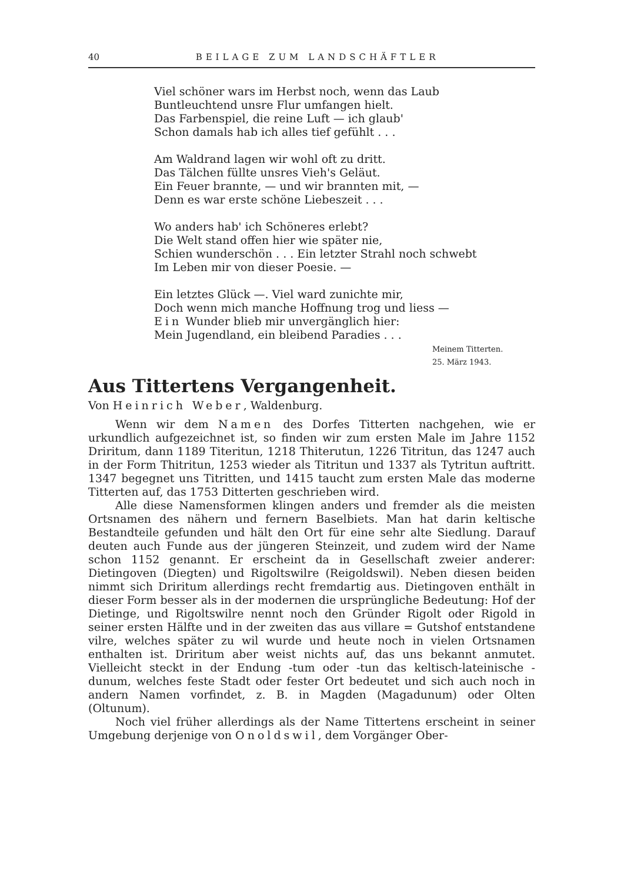40 BEILAGE ZUM LANDSCHÄFTLER
Viel schöner wars im Herbst noch, wenn das Laub
Buntleuchtend unsre Flur umfangen hielt.
Das Farbenspiel, die reine Luft — ich glaub'
Schon damals hab ich alles tief gefühlt . . .
Am Waldrand lagen wir wohl oft zu dritt.
Das Tälchen füllte unsres Vieh's Geläut.
Ein Feuer brannte, — und wir brannten mit, —
Denn es war erste schöne Liebeszeit . . .
Wo anders hab' ich Schöneres erlebt?
Die Welt stand offen hier wie später nie,
Schien wunderschön . . . Ein letzter Strahl noch schwebt
Im Leben mir von dieser Poesie. —
Ein letztes Glück —. Viel ward zunichte mir,
Doch wenn mich manche Hoffnung trog und liess —
Ein Wunder blieb mir unvergänglich hier:
Mein Jugendland, ein bleibend Paradies . . .
Meinem Titterten.
25. März 1943.
Aus Tittertens Vergangenheit.
Von Heinrich Weber, Waldenburg.
Wenn wir dem Namen des Dorfes Titterten nachgehen, wie er urkundlich aufgezeichnet ist, so finden wir zum ersten Male im Jahre 1152 Driritum, dann 1189 Titeritun, 1218 Thiterutun, 1226 Titritun, das 1247 auch in der Form Thitritun, 1253 wieder als Titritun und 1337 als Tytritun auftritt. 1347 begegnet uns Titritten, und 1415 taucht zum ersten Male das moderne Titterten auf, das 1753 Ditterten geschrieben wird.
Alle diese Namensformen klingen anders und fremder als die meisten Ortsnamen des nähern und fernern Baselbiets. Man hat darin keltische Bestandteile gefunden und hält den Ort für eine sehr alte Siedlung. Darauf deuten auch Funde aus der jüngeren Steinzeit, und zudem wird der Name schon 1152 genannt. Er erscheint da in Gesellschaft zweier anderer: Dietingoven (Diegten) und Rigoltswilre (Reigoldswil). Neben diesen beiden nimmt sich Driritum allerdings recht fremdartig aus. Dietingoven enthält in dieser Form besser als in der modernen die ursprüngliche Bedeutung: Hof der Dietinge, und Rigoltswilre nennt noch den Gründer Rigolt oder Rigold in seiner ersten Hälfte und in der zweiten das aus villare = Gutshof entstandene vilre, welches später zu wil wurde und heute noch in vielen Ortsnamen enthalten ist. Driritum aber weist nichts auf, das uns bekannt anmutet. Vielleicht steckt in der Endung -tum oder -tun das keltisch-lateinische -dunum, welches feste Stadt oder fester Ort bedeutet und sich auch noch in andern Namen vorfindet, z. B. in Magden (Magadunum) oder Olten (Oltunum).
Noch viel früher allerdings als der Name Tittertens erscheint in seiner Umgebung derjenige von Onoldswil, dem Vorgänger Ober-